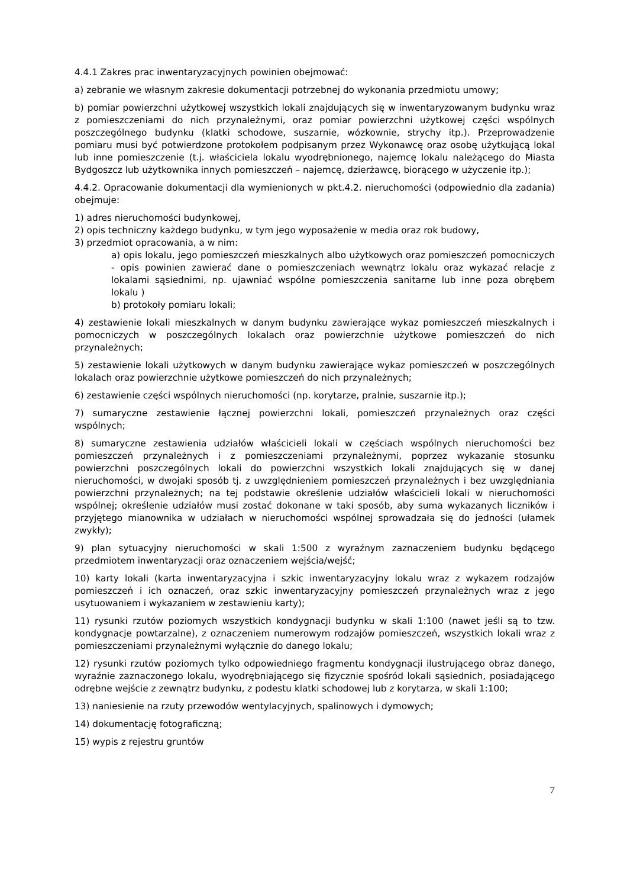4.4.1 Zakres prac inwentaryzacyjnych powinien obejmować:
a) zebranie we własnym zakresie dokumentacji potrzebnej do wykonania przedmiotu umowy;
b) pomiar powierzchni użytkowej wszystkich lokali znajdujących się w inwentaryzowanym budynku wraz z pomieszczeniami do nich przynależnymi, oraz pomiar powierzchni użytkowej części wspólnych poszczególnego budynku (klatki schodowe, suszarnie, wózkownie, strychy itp.). Przeprowadzenie pomiaru musi być potwierdzone protokołem podpisanym przez Wykonawcę oraz osobę użytkującą lokal lub inne pomieszczenie (t.j. właściciela lokalu wyodrębnionego, najemcę lokalu należącego do Miasta Bydgoszcz lub użytkownika innych pomieszczeń – najemcę, dzierżawcę, biorącego w użyczenie itp.);
4.4.2. Opracowanie dokumentacji dla wymienionych w pkt.4.2. nieruchomości (odpowiednio dla zadania) obejmuje:
1) adres nieruchomości budynkowej,
2) opis techniczny każdego budynku, w tym jego wyposażenie w media oraz rok budowy,
3) przedmiot opracowania, a w nim:
a) opis lokalu, jego pomieszczeń mieszkalnych albo użytkowych oraz pomieszczeń pomocniczych - opis powinien zawierać dane o pomieszczeniach wewnątrz lokalu oraz wykazać relacje z lokalami sąsiednimi, np. ujawniać wspólne pomieszczenia sanitarne lub inne poza obrębem lokalu )
b) protokoły pomiaru lokali;
4) zestawienie lokali mieszkalnych w danym budynku zawierające wykaz pomieszczeń mieszkalnych i pomocniczych w poszczególnych lokalach oraz powierzchnie użytkowe pomieszczeń do nich przynależnych;
5) zestawienie lokali użytkowych w danym budynku zawierające wykaz pomieszczeń w poszczególnych lokalach oraz powierzchnie użytkowe pomieszczeń do nich przynależnych;
6) zestawienie części wspólnych nieruchomości (np. korytarze, pralnie, suszarnie itp.);
7) sumaryczne zestawienie łącznej powierzchni lokali, pomieszczeń przynależnych oraz części wspólnych;
8) sumaryczne zestawienia udziałów właścicieli lokali w częściach wspólnych nieruchomości bez pomieszczeń przynależnych i z pomieszczeniami przynależnymi, poprzez wykazanie stosunku powierzchni poszczególnych lokali do powierzchni wszystkich lokali znajdujących się w danej nieruchomości, w dwojaki sposób tj. z uwzględnieniem pomieszczeń przynależnych i bez uwzględniania powierzchni przynależnych; na tej podstawie określenie udziałów właścicieli lokali w nieruchomości wspólnej; określenie udziałów musi zostać dokonane w taki sposób, aby suma wykazanych liczników i przyjętego mianownika w udziałach w nieruchomości wspólnej sprowadzała się do jedności (ułamek zwykły);
9) plan sytuacyjny nieruchomości w skali 1:500 z wyraźnym zaznaczeniem budynku będącego przedmiotem inwentaryzacji oraz oznaczeniem wejścia/wejść;
10) karty lokali (karta inwentaryzacyjna i szkic inwentaryzacyjny lokalu wraz z wykazem rodzajów pomieszczeń i ich oznaczeń, oraz szkic inwentaryzacyjny pomieszczeń przynależnych wraz z jego usytuowaniem i wykazaniem w zestawieniu karty);
11) rysunki rzutów poziomych wszystkich kondygnacji budynku w skali 1:100 (nawet jeśli są to tzw. kondygnacje powtarzalne), z oznaczeniem numerowym rodzajów pomieszczeń, wszystkich lokali wraz z pomieszczeniami przynależnymi wyłącznie do danego lokalu;
12) rysunki rzutów poziomych tylko odpowiedniego fragmentu kondygnacji ilustrującego obraz danego, wyraźnie zaznaczonego lokalu, wyodrębniającego się fizycznie spośród lokali sąsiednich, posiadającego odrębne wejście z zewnątrz budynku, z podestu klatki schodowej lub z korytarza, w skali 1:100;
13) naniesienie na rzuty przewodów wentylacyjnych, spalinowych i dymowych;
14) dokumentację fotograficzną;
15) wypis z rejestru gruntów
7